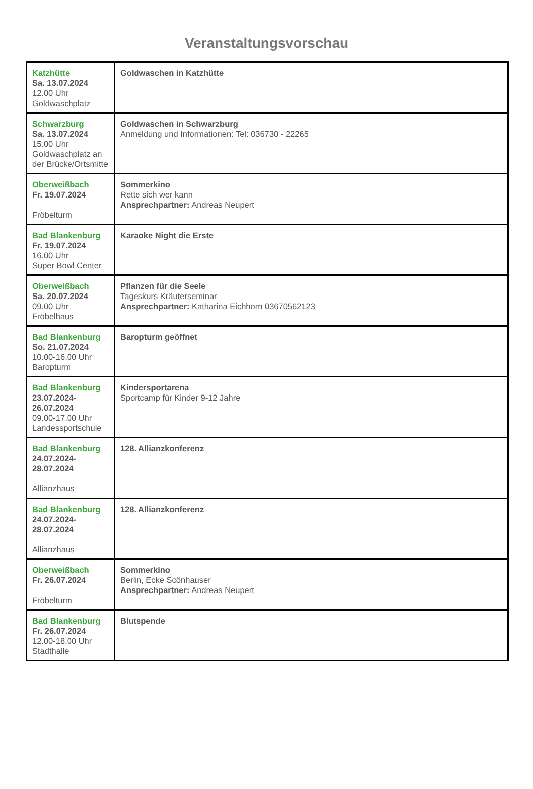Veranstaltungsvorschau
| Katzhütte Sa. 13.07.2024 12.00 Uhr Goldwaschplatz | Goldwaschen in Katzhütte |
| Schwarzburg Sa. 13.07.2024 15.00 Uhr Goldwaschplatz an der Brücke/Ortsmitte | Goldwaschen in Schwarzburg Anmeldung und Informationen: Tel: 036730 - 22265 |
| Oberweißbach Fr. 19.07.2024 Fröbelturm | Sommerkino Rette sich wer kann Ansprechpartner: Andreas Neupert |
| Bad Blankenburg Fr. 19.07.2024 16.00 Uhr Super Bowl Center | Karaoke Night die Erste |
| Oberweißbach Sa. 20.07.2024 09.00 Uhr Fröbelhaus | Pflanzen für die Seele Tageskurs Kräuterseminar Ansprechpartner: Katharina Eichhorn 03670562123 |
| Bad Blankenburg So. 21.07.2024 10.00-16.00 Uhr Baropturm | Baropturm geöffnet |
| Bad Blankenburg 23.07.2024- 26.07.2024 09.00-17.00 Uhr Landessportschule | Kindersportarena Sportcamp für Kinder 9-12 Jahre |
| Bad Blankenburg 24.07.2024- 28.07.2024 Allianzhaus | 128. Allianzkonferenz |
| Bad Blankenburg 24.07.2024- 28.07.2024 Allianzhaus | 128. Allianzkonferenz |
| Oberweißbach Fr. 26.07.2024 Fröbelturm | Sommerkino Berlin, Ecke Scönhauser Ansprechpartner: Andreas Neupert |
| Bad Blankenburg Fr. 26.07.2024 12.00-18.00 Uhr Stadthalle | Blutspende |